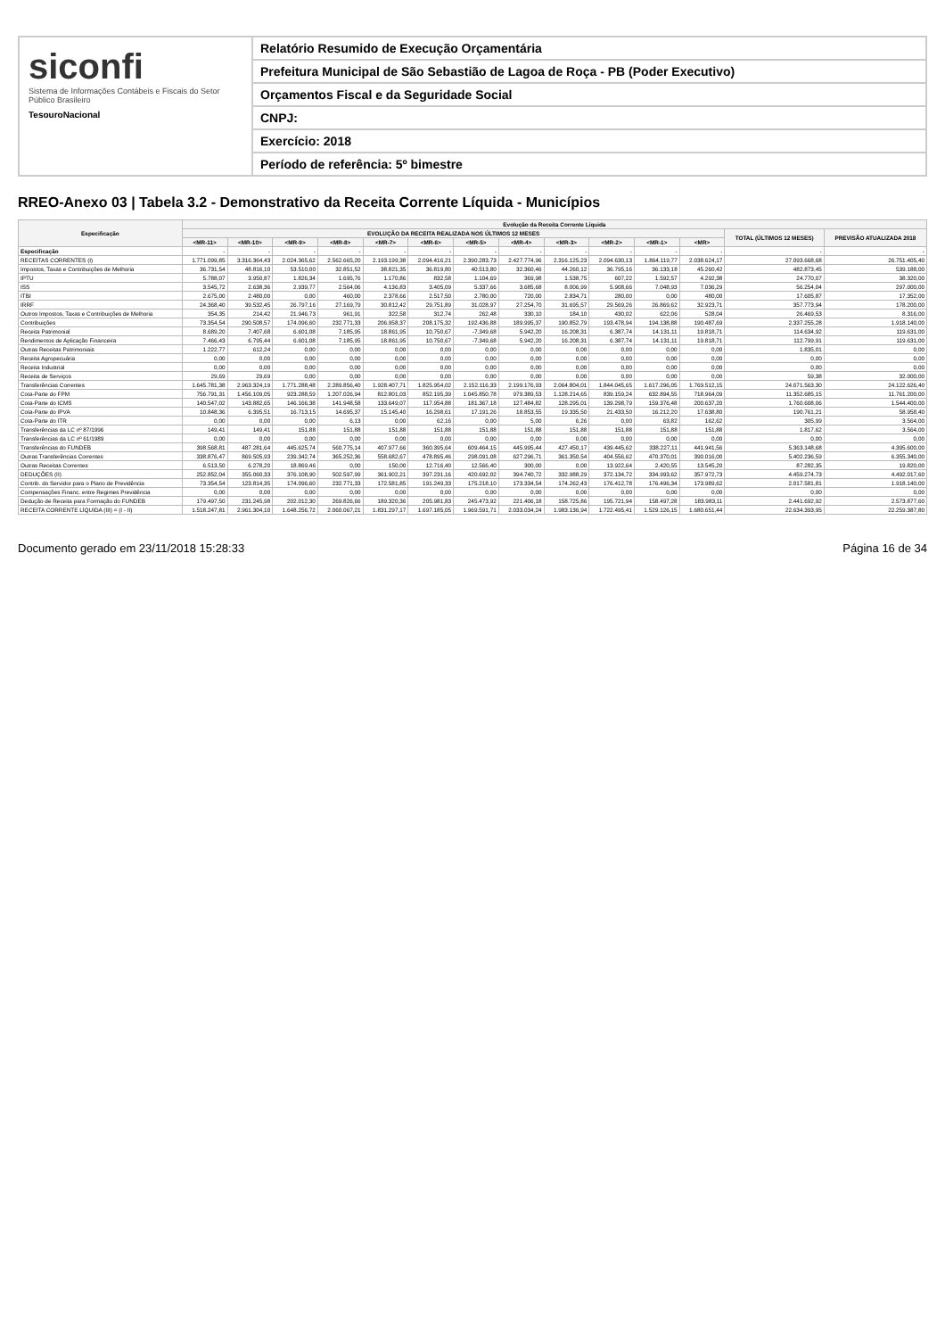siconfi
Sistema de Informações Contábeis e Fiscais do Setor Público Brasileiro
TesouroNacional
Relatório Resumido de Execução Orçamentária
Prefeitura Municipal de São Sebastião de Lagoa de Roça - PB (Poder Executivo)
Orçamentos Fiscal e da Seguridade Social
CNPJ:
Exercício: 2018
Período de referência: 5º bimestre
RREO-Anexo 03 | Tabela 3.2 - Demonstrativo da Receita Corrente Líquida - Municípios
| Especificação | Evolução da Receita Corrente Líquida | | | | | | | | | | | | | |
| --- | --- | --- | --- | --- | --- | --- | --- | --- | --- | --- | --- | --- | --- | --- |
| | EVOLUÇÃO DA RECEITA REALIZADA NOS ÚLTIMOS 12 MESES | | | | | | | | | | | | TOTAL (ÚLTIMOS 12 MESES) | PREVISÃO ATUALIZADA 2018 |
| | <MR-11> | <MR-10> | <MR-9> | <MR-8> | <MR-7> | <MR-6> | <MR-5> | <MR-4> | <MR-3> | <MR-2> | <MR-1> | <MR> | | |
| Especificação | - | - | - | - | - | - | - | - | - | - | - | - | - | - |
| RECEITAS CORRENTES (I) | 1.771.099,85 | 3.316.364,43 | 2.024.365,62 | 2.562.665,20 | 2.193.199,38 | 2.094.416,21 | 2.390.283,73 | 2.427.774,96 | 2.316.125,23 | 2.094.630,13 | 1.864.119,77 | 2.038.624,17 | 27.093.668,68 | 26.751.405,40 |
| Impostos, Taxas e Contribuições de Melhoria | 36.731,54 | 48.816,10 | 53.510,00 | 32.851,52 | 38.821,35 | 36.819,80 | 40.513,80 | 32.360,46 | 44.260,12 | 36.795,16 | 36.133,18 | 45.260,42 | 482.873,45 | 539.188,00 |
| IPTU | 5.788,07 | 3.950,87 | 1.826,34 | 1.695,76 | 1.170,86 | 832,58 | 1.104,69 | 369,98 | 1.538,75 | 607,22 | 1.592,57 | 4.292,38 | 24.770,07 | 38.320,00 |
| ISS | 3.545,72 | 2.638,36 | 2.939,77 | 2.564,06 | 4.136,83 | 3.405,09 | 5.337,66 | 3.685,68 | 8.006,99 | 5.908,66 | 7.048,93 | 7.036,29 | 56.254,04 | 297.000,00 |
| ITBI | 2.675,00 | 2.480,00 | 0,00 | 460,00 | 2.378,66 | 2.517,50 | 2.780,00 | 720,00 | 2.834,71 | 280,00 | 0,00 | 480,00 | 17.605,87 | 17.352,00 |
| IRRF | 24.368,40 | 39.532,45 | 26.797,16 | 27.169,79 | 30.812,42 | 29.751,89 | 31.028,97 | 27.254,70 | 31.695,57 | 29.569,26 | 26.869,62 | 32.923,71 | 357.773,94 | 178.200,00 |
| Outros Impostos, Taxas e Contribuições de Melhoria | 354,35 | 214,42 | 21.946,73 | 961,91 | 322,58 | 312,74 | 262,48 | 330,10 | 184,10 | 430,02 | 622,06 | 528,04 | 26.469,53 | 8.316,00 |
| Contribuições | 73.354,54 | 290.508,57 | 174.096,60 | 232.771,33 | 206.958,37 | 208.175,32 | 192.436,88 | 189.995,37 | 190.852,79 | 193.478,94 | 194.138,88 | 190.487,69 | 2.337.255,28 | 1.918.140,00 |
| Receita Patrimonial | 8.689,20 | 7.407,68 | 6.601,08 | 7.185,95 | 18.861,95 | 10.750,67 | -7.349,68 | 5.942,20 | 16.208,31 | 6.387,74 | 14.131,11 | 19.818,71 | 114.634,92 | 119.631,00 |
| Rendimentos de Aplicação Financeira | 7.466,43 | 6.795,44 | 6.601,08 | 7.185,95 | 18.861,95 | 10.750,67 | -7.349,68 | 5.942,20 | 16.208,31 | 6.387,74 | 14.131,11 | 19.818,71 | 112.799,91 | 119.631,00 |
| Outras Receitas Patrimoniais | 1.222,77 | 612,24 | 0,00 | 0,00 | 0,00 | 0,00 | 0,00 | 0,00 | 0,00 | 0,00 | 0,00 | 0,00 | 1.835,01 | 0,00 |
| Receita Agropecuária | 0,00 | 0,00 | 0,00 | 0,00 | 0,00 | 0,00 | 0,00 | 0,00 | 0,00 | 0,00 | 0,00 | 0,00 | 0,00 | 0,00 |
| Receita Industrial | 0,00 | 0,00 | 0,00 | 0,00 | 0,00 | 0,00 | 0,00 | 0,00 | 0,00 | 0,00 | 0,00 | 0,00 | 0,00 | 0,00 |
| Receita de Serviços | 29,69 | 29,69 | 0,00 | 0,00 | 0,00 | 0,00 | 0,00 | 0,00 | 0,00 | 0,00 | 0,00 | 0,00 | 59,38 | 32.000,00 |
| Transferências Correntes | 1.645.781,38 | 2.963.324,19 | 1.771.288,48 | 2.289.856,40 | 1.928.407,71 | 1.825.954,02 | 2.152.116,33 | 2.199.176,93 | 2.064.804,01 | 1.844.045,65 | 1.617.296,05 | 1.769.512,15 | 24.071.563,30 | 24.122.626,40 |
| Cota-Parte do FPM | 756.791,31 | 1.456.109,05 | 923.288,59 | 1.207.026,94 | 812.801,03 | 852.195,39 | 1.045.850,78 | 979.389,53 | 1.128.214,65 | 839.159,24 | 632.894,55 | 718.964,09 | 11.352.685,15 | 11.761.200,00 |
| Cota-Parte do ICMS | 140.547,02 | 143.882,65 | 146.166,38 | 141.948,58 | 133.649,07 | 117.954,88 | 181.367,18 | 127.484,82 | 128.295,01 | 139.298,79 | 159.376,48 | 200.637,20 | 1.760.608,06 | 1.544.400,00 |
| Cota-Parte do IPVA | 10.848,36 | 6.395,51 | 16.713,15 | 14.695,37 | 15.145,40 | 16.298,61 | 17.191,26 | 18.853,55 | 19.335,50 | 21.433,50 | 16.212,20 | 17.638,80 | 190.761,21 | 58.958,40 |
| Cota-Parte do ITR | 0,00 | 0,00 | 0,00 | 6,13 | 0,00 | 62,16 | 0,00 | 5,00 | 6,26 | 0,00 | 63,82 | 162,62 | 305,99 | 3.564,00 |
| Transferências da LC nº 87/1996 | 149,41 | 149,41 | 151,88 | 151,88 | 151,88 | 151,88 | 151,88 | 151,88 | 151,88 | 151,88 | 151,88 | 151,88 | 1.817,62 | 3.564,00 |
| Transferências da LC nº 61/1989 | 0,00 | 0,00 | 0,00 | 0,00 | 0,00 | 0,00 | 0,00 | 0,00 | 0,00 | 0,00 | 0,00 | 0,00 | 0,00 | 0,00 |
| Transferências do FUNDEB | 398.568,81 | 487.281,64 | 445.625,74 | 560.775,14 | 407.977,66 | 360.395,64 | 609.464,15 | 445.995,44 | 427.450,17 | 439.445,62 | 338.227,11 | 441.941,56 | 5.363.148,68 | 4.395.600,00 |
| Outras Transferências Correntes | 338.876,47 | 869.505,93 | 239.342,74 | 365.252,36 | 558.682,67 | 478.895,46 | 298.091,08 | 627.296,71 | 361.350,54 | 404.556,62 | 470.370,01 | 390.016,00 | 5.402.236,59 | 6.355.340,00 |
| Outras Receitas Correntes | 6.513,50 | 6.278,20 | 18.869,46 | 0,00 | 150,00 | 12.716,40 | 12.566,40 | 300,00 | 0,00 | 13.922,64 | 2.420,55 | 13.545,20 | 87.282,35 | 19.820,00 |
| DEDUÇÕES (II) | 252.852,04 | 355.060,33 | 376.108,90 | 502.597,99 | 361.902,21 | 397.231,16 | 420.692,02 | 394.740,72 | 332.988,29 | 372.134,72 | 334.993,62 | 357.972,73 | 4.459.274,73 | 4.492.017,60 |
| Contrib. do Servidor para o Plano de Previdência | 73.354,54 | 123.814,35 | 174.096,60 | 232.771,33 | 172.581,85 | 191.249,33 | 175.218,10 | 173.334,54 | 174.262,43 | 176.412,78 | 176.496,34 | 173.989,62 | 2.017.581,81 | 1.918.140,00 |
| Compensações Financ. entre Regimes Previdência | 0,00 | 0,00 | 0,00 | 0,00 | 0,00 | 0,00 | 0,00 | 0,00 | 0,00 | 0,00 | 0,00 | 0,00 | 0,00 | 0,00 |
| Dedução de Receita para Formação do FUNDEB | 179.497,50 | 231.245,98 | 202.012,30 | 269.826,66 | 189.320,36 | 205.981,83 | 245.473,92 | 221.406,18 | 158.725,86 | 195.721,94 | 158.497,28 | 183.983,11 | 2.441.692,92 | 2.573.877,60 |
| RECEITA CORRENTE LÍQUIDA (III) = (I - II) | 1.518.247,81 | 2.961.304,10 | 1.648.256,72 | 2.060.067,21 | 1.831.297,17 | 1.697.185,05 | 1.969.591,71 | 2.033.034,24 | 1.983.136,94 | 1.722.495,41 | 1.529.126,15 | 1.680.651,44 | 22.634.393,95 | 22.259.387,80 |
Documento gerado em 23/11/2018 15:28:33 Página 16 de 34